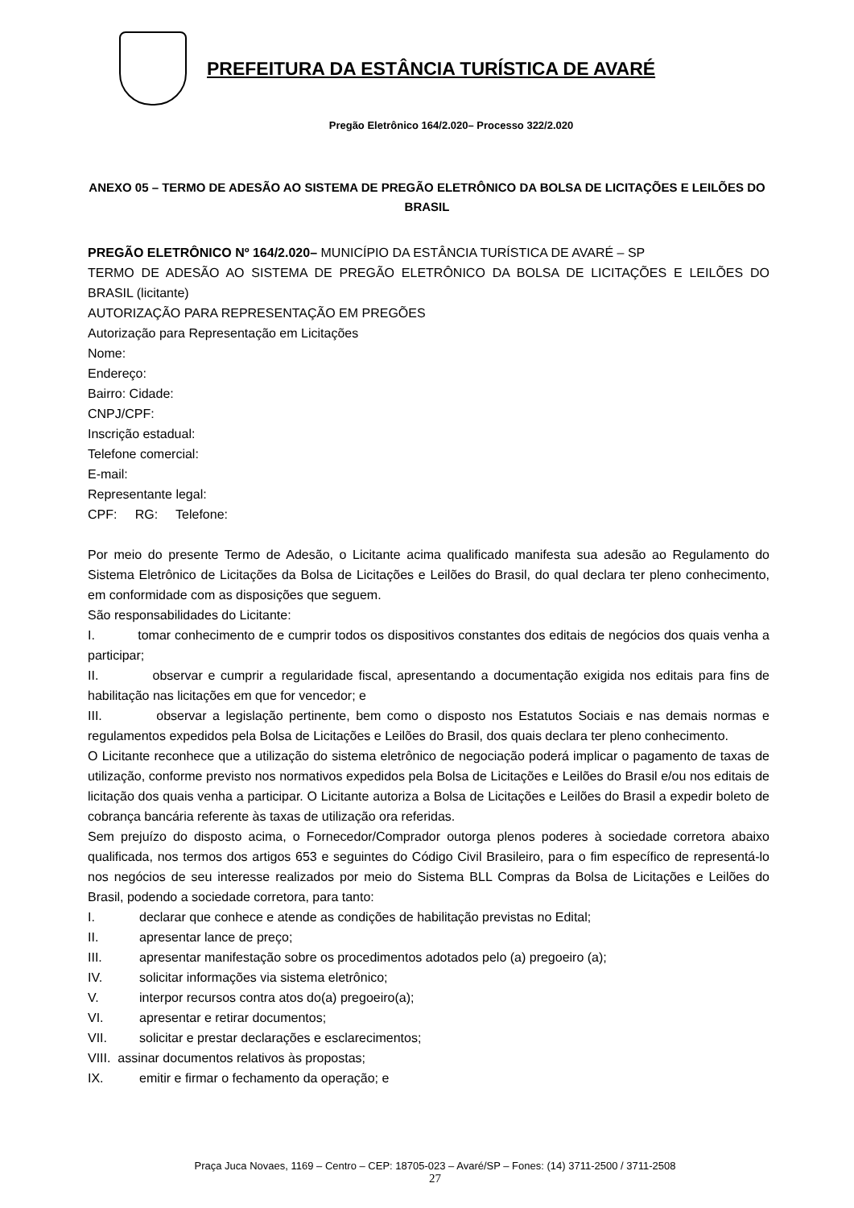PREFEITURA DA ESTÂNCIA TURÍSTICA DE AVARÉ
Pregão Eletrônico 164/2.020– Processo 322/2.020
ANEXO 05 – TERMO DE ADESÃO AO SISTEMA DE PREGÃO ELETRÔNICO DA BOLSA DE LICITAÇÕES E LEILÕES DO BRASIL
PREGÃO ELETRÔNICO Nº 164/2.020– MUNICÍPIO DA ESTÂNCIA TURÍSTICA DE AVARÉ – SP
TERMO DE ADESÃO AO SISTEMA DE PREGÃO ELETRÔNICO DA BOLSA DE LICITAÇÕES E LEILÕES DO BRASIL (licitante)
AUTORIZAÇÃO PARA REPRESENTAÇÃO EM PREGÕES
Autorização para Representação em Licitações
Nome:
Endereço:
Bairro: Cidade:
CNPJ/CPF:
Inscrição estadual:
Telefone comercial:
E-mail:
Representante legal:
CPF: RG: Telefone:
Por meio do presente Termo de Adesão, o Licitante acima qualificado manifesta sua adesão ao Regulamento do Sistema Eletrônico de Licitações da Bolsa de Licitações e Leilões do Brasil, do qual declara ter pleno conhecimento, em conformidade com as disposições que seguem.
São responsabilidades do Licitante:
I. tomar conhecimento de e cumprir todos os dispositivos constantes dos editais de negócios dos quais venha a participar;
II. observar e cumprir a regularidade fiscal, apresentando a documentação exigida nos editais para fins de habilitação nas licitações em que for vencedor; e
III. observar a legislação pertinente, bem como o disposto nos Estatutos Sociais e nas demais normas e regulamentos expedidos pela Bolsa de Licitações e Leilões do Brasil, dos quais declara ter pleno conhecimento.
O Licitante reconhece que a utilização do sistema eletrônico de negociação poderá implicar o pagamento de taxas de utilização, conforme previsto nos normativos expedidos pela Bolsa de Licitações e Leilões do Brasil e/ou nos editais de licitação dos quais venha a participar. O Licitante autoriza a Bolsa de Licitações e Leilões do Brasil a expedir boleto de cobrança bancária referente às taxas de utilização ora referidas.
Sem prejuízo do disposto acima, o Fornecedor/Comprador outorga plenos poderes à sociedade corretora abaixo qualificada, nos termos dos artigos 653 e seguintes do Código Civil Brasileiro, para o fim específico de representá-lo nos negócios de seu interesse realizados por meio do Sistema BLL Compras da Bolsa de Licitações e Leilões do Brasil, podendo a sociedade corretora, para tanto:
I. declarar que conhece e atende as condições de habilitação previstas no Edital;
II. apresentar lance de preço;
III. apresentar manifestação sobre os procedimentos adotados pelo (a) pregoeiro (a);
IV. solicitar informações via sistema eletrônico;
V. interpor recursos contra atos do(a) pregoeiro(a);
VI. apresentar e retirar documentos;
VII. solicitar e prestar declarações e esclarecimentos;
VIII. assinar documentos relativos às propostas;
IX. emitir e firmar o fechamento da operação; e
Praça Juca Novaes, 1169 – Centro – CEP: 18705-023 – Avaré/SP – Fones: (14) 3711-2500 / 3711-2508
27